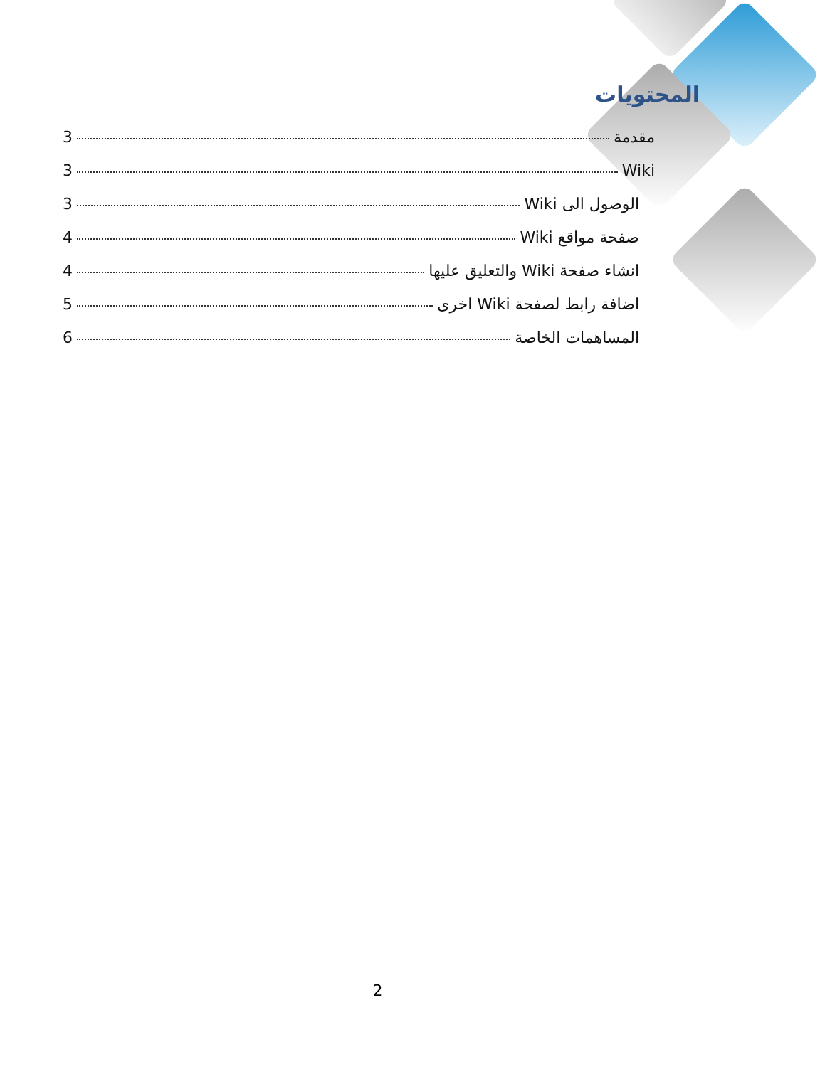المحتويات
مقدمة 3
Wiki 3
الوصول الى Wiki 3
صفحة مواقع Wiki 4
انشاء صفحة Wiki والتعليق عليها 4
اضافة رابط لصفحة Wiki اخرى 5
المساهمات الخاصة 6
2